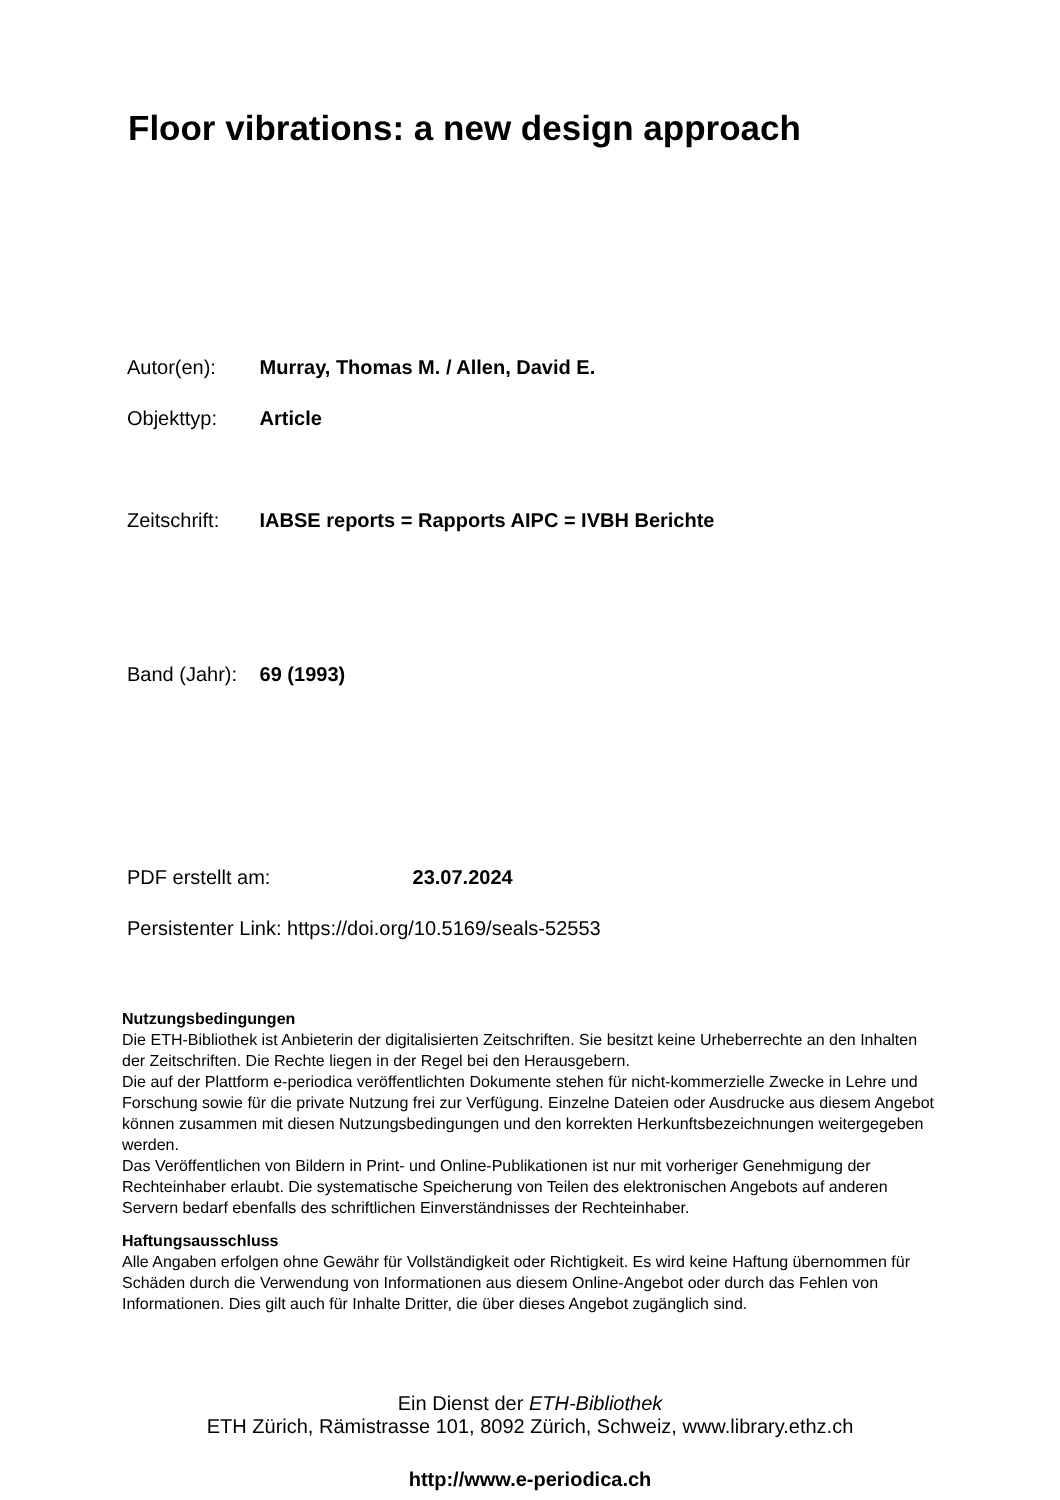Floor vibrations: a new design approach
Autor(en): Murray, Thomas M. / Allen, David E.
Objekttyp: Article
Zeitschrift: IABSE reports = Rapports AIPC = IVBH Berichte
Band (Jahr): 69 (1993)
PDF erstellt am: 23.07.2024
Persistenter Link: https://doi.org/10.5169/seals-52553
Nutzungsbedingungen
Die ETH-Bibliothek ist Anbieterin der digitalisierten Zeitschriften. Sie besitzt keine Urheberrechte an den Inhalten der Zeitschriften. Die Rechte liegen in der Regel bei den Herausgebern.
Die auf der Plattform e-periodica veröffentlichten Dokumente stehen für nicht-kommerzielle Zwecke in Lehre und Forschung sowie für die private Nutzung frei zur Verfügung. Einzelne Dateien oder Ausdrucke aus diesem Angebot können zusammen mit diesen Nutzungsbedingungen und den korrekten Herkunftsbezeichnungen weitergegeben werden.
Das Veröffentlichen von Bildern in Print- und Online-Publikationen ist nur mit vorheriger Genehmigung der Rechteinhaber erlaubt. Die systematische Speicherung von Teilen des elektronischen Angebots auf anderen Servern bedarf ebenfalls des schriftlichen Einverständnisses der Rechteinhaber.
Haftungsausschluss
Alle Angaben erfolgen ohne Gewähr für Vollständigkeit oder Richtigkeit. Es wird keine Haftung übernommen für Schäden durch die Verwendung von Informationen aus diesem Online-Angebot oder durch das Fehlen von Informationen. Dies gilt auch für Inhalte Dritter, die über dieses Angebot zugänglich sind.
Ein Dienst der ETH-Bibliothek
ETH Zürich, Rämistrasse 101, 8092 Zürich, Schweiz, www.library.ethz.ch
http://www.e-periodica.ch